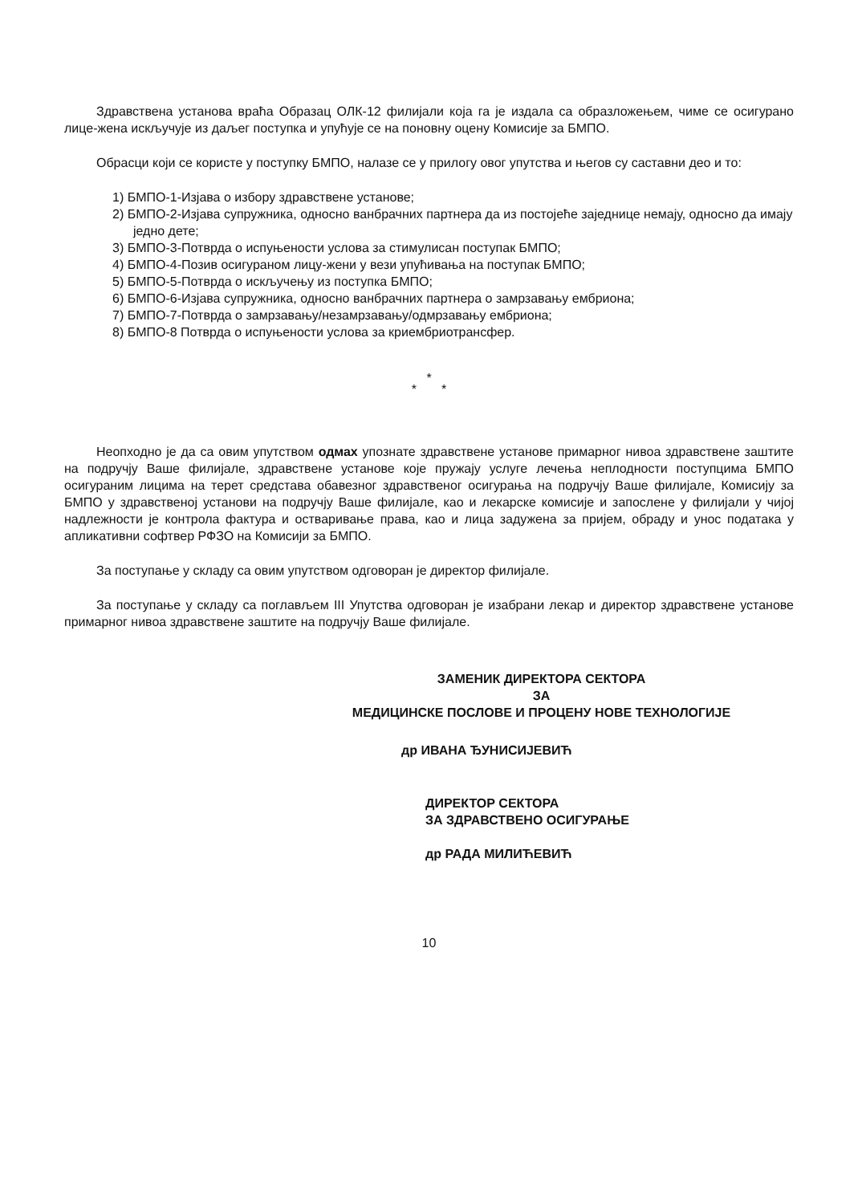Здравствена установа враћа Образац ОЛК-12 филијали која га је издала са образложењем, чиме се осигурано лице-жена искључује из даљег поступка и упућује се на поновну оцену Комисије за БМПО.
Обрасци који се користе у поступку БМПО, налазе се у прилогу овог упутства и његов су саставни део и то:
1) БМПО-1-Изјава о избору здравствене установе;
2) БМПО-2-Изјава супружника, односно ванбрачних партнера да из постојеће заједнице немају, односно да имају једно дете;
3) БМПО-3-Потврда о испуњености услова за стимулисан поступак БМПО;
4) БМПО-4-Позив осигураном лицу-жени у вези упућивања на поступак БМПО;
5) БМПО-5-Потврда о искључењу из поступка БМПО;
6) БМПО-6-Изјава супружника, односно ванбрачних партнера о замрзавању ембриона;
7) БМПО-7-Потврда о замрзавању/незамрзавању/одмрзавању ембриона;
8) БМПО-8 Потврда о испуњености услова за криембриотрансфер.
*
* *
Неопходно је да са овим упутством одмах упознате здравствене установе примарног нивоа здравствене заштите на подручју Ваше филијале, здравствене установе које пружају услуге лечења неплодности поступцима БМПО осигураним лицима на терет средстава обавезног здравственог осигурања на подручју Ваше филијале, Комисију за БМПО у здравственој установи на подручју Ваше филијале, као и лекарске комисије и запослене у филијали у чијој надлежности је контрола фактура и остваривање права, као и лица задужена за пријем, обраду и унос података у апликативни софтвер РФЗО на Комисији за БМПО.
За поступање у складу са овим упутством одговоран је директор филијале.
За поступање у складу са поглављем III Упутства одговоран је изабрани лекар и директор здравствене установе примарног нивоа здравствене заштите на подручју Ваше филијале.
ЗАМЕНИК ДИРЕКТОРА СЕКТОРА
ЗА
МЕДИЦИНСКЕ ПОСЛОВЕ И ПРОЦЕНУ НОВЕ ТЕХНОЛОГИЈЕ
др ИВАНА ЂУНИСИЈЕВИЋ
ДИРЕКТОР СЕКТОРА
ЗА ЗДРАВСТВЕНО ОСИГУРАЊЕ
др РАДА МИЛИЋЕВИЋ
10